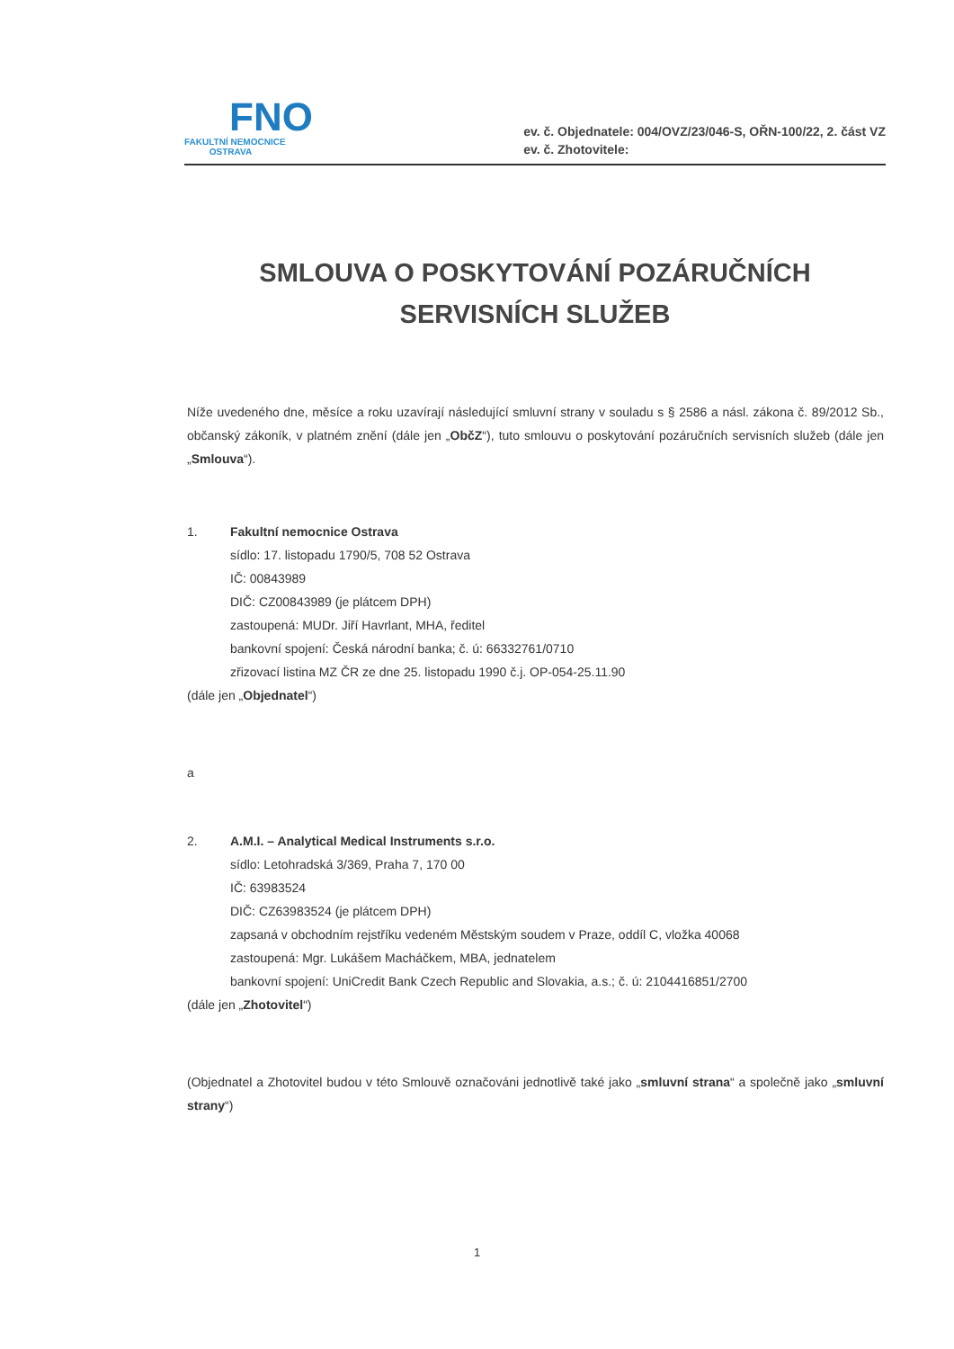FNO
FAKULTNÍ NEMOCNICE
OSTRAVA
ev. č. Objednatele: 004/OVZ/23/046-S, OŘN-100/22, 2. část VZ
ev. č. Zhotovitele:
SMLOUVA O POSKYTOVÁNÍ POZÁRUČNÍCH
SERVISNÍCH SLUŽEB
Níže uvedeného dne, měsíce a roku uzavírají následující smluvní strany v souladu s § 2586 a násl. zákona č. 89/2012 Sb., občanský zákoník, v platném znění (dále jen „ObčZ“), tuto smlouvu o poskytování pozáručních servisních služeb (dále jen „Smlouva“).
1. Fakultní nemocnice Ostrava
sídlo: 17. listopadu 1790/5, 708 52 Ostrava
IČ: 00843989
DIČ: CZ00843989 (je plátcem DPH)
zastoupená: MUDr. Jiří Havrlant, MHA, ředitel
bankovní spojení: Česká národní banka; č. ú: 66332761/0710
zřizovací listina MZ ČR ze dne 25. listopadu 1990 č.j. OP-054-25.11.90
(dále jen „Objednatel“)
a
2. A.M.I. – Analytical Medical Instruments s.r.o.
sídlo: Letohradská 3/369, Praha 7, 170 00
IČ: 63983524
DIČ: CZ63983524 (je plátcem DPH)
zapsaná v obchodním rejstříku vedeném Městským soudem v Praze, oddíl C, vložka 40068
zastoupená: Mgr. Lukášem Macháčkem, MBA, jednatelem
bankovní spojení: UniCredit Bank Czech Republic and Slovakia, a.s.; č. ú: 2104416851/2700
(dále jen „Zhotovitel“)
(Objednatel a Zhotovitel budou v této Smlouvě označováni jednotlivě také jako „smluvní strana“ a společně jako „smluvní strany“)
1